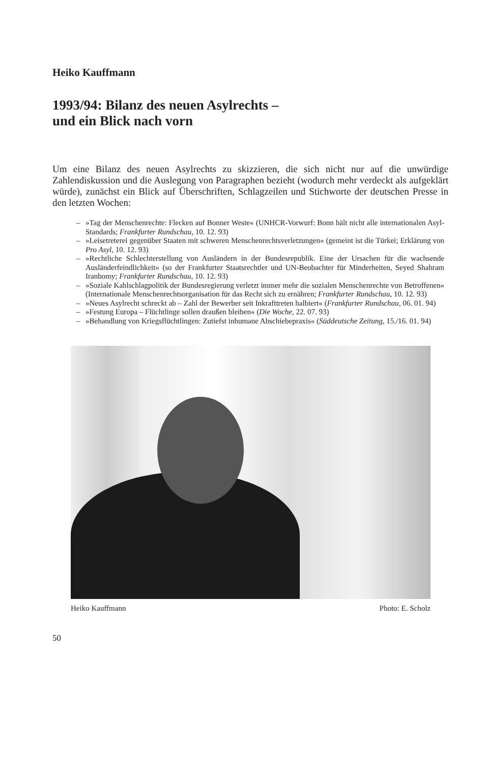Heiko Kauffmann
1993/94: Bilanz des neuen Asylrechts –
und ein Blick nach vorn
Um eine Bilanz des neuen Asylrechts zu skizzieren, die sich nicht nur auf die unwürdige Zahlendiskussion und die Auslegung von Paragraphen bezieht (wodurch mehr verdeckt als aufgeklärt würde), zunächst ein Blick auf Überschriften, Schlagzeilen und Stichworte der deutschen Presse in den letzten Wochen:
– »Tag der Menschenrechte: Flecken auf Bonner Weste« (UNHCR-Vorwurf: Bonn hält nicht alle internationalen Asyl-Standards; Frankfurter Rundschau, 10. 12. 93)
– »Leisetreterei gegenüber Staaten mit schweren Menschenrechtsverletzungen« (gemeint ist die Türkei; Erklärung von Pro Asyl, 10. 12. 93)
– »Rechtliche Schlechterstellung von Ausländern in der Bundesrepublik. Eine der Ursachen für die wachsende Ausländerfeindlichkeit« (so der Frankfurter Staatsrechtler und UN-Beobachter für Minderheiten, Seyed Shahram Iranbomy; Frankfurter Rundschau, 10. 12. 93)
– »Soziale Kahlschlagpolitik der Bundesregierung verletzt immer mehr die sozialen Menschenrechte von Betroffenen« (Internationale Menschenrechtsorganisation für das Recht sich zu ernähren; Frankfurter Rundschau, 10. 12. 93)
– »Neues Asylrecht schreckt ab – Zahl der Bewerber seit Inkrafttreten halbiert« (Frankfurter Rundschau, 06. 01. 94)
– »Festung Europa – Flüchtlinge sollen draußen bleiben« (Die Woche, 22. 07. 93)
– »Behandlung von Kriegsflüchtlingen: Zutiefst inhumane Abschiebepraxis« (Süddeutsche Zeitung, 15./16. 01. 94)
Heiko Kauffmann Photo: E. Scholz
50